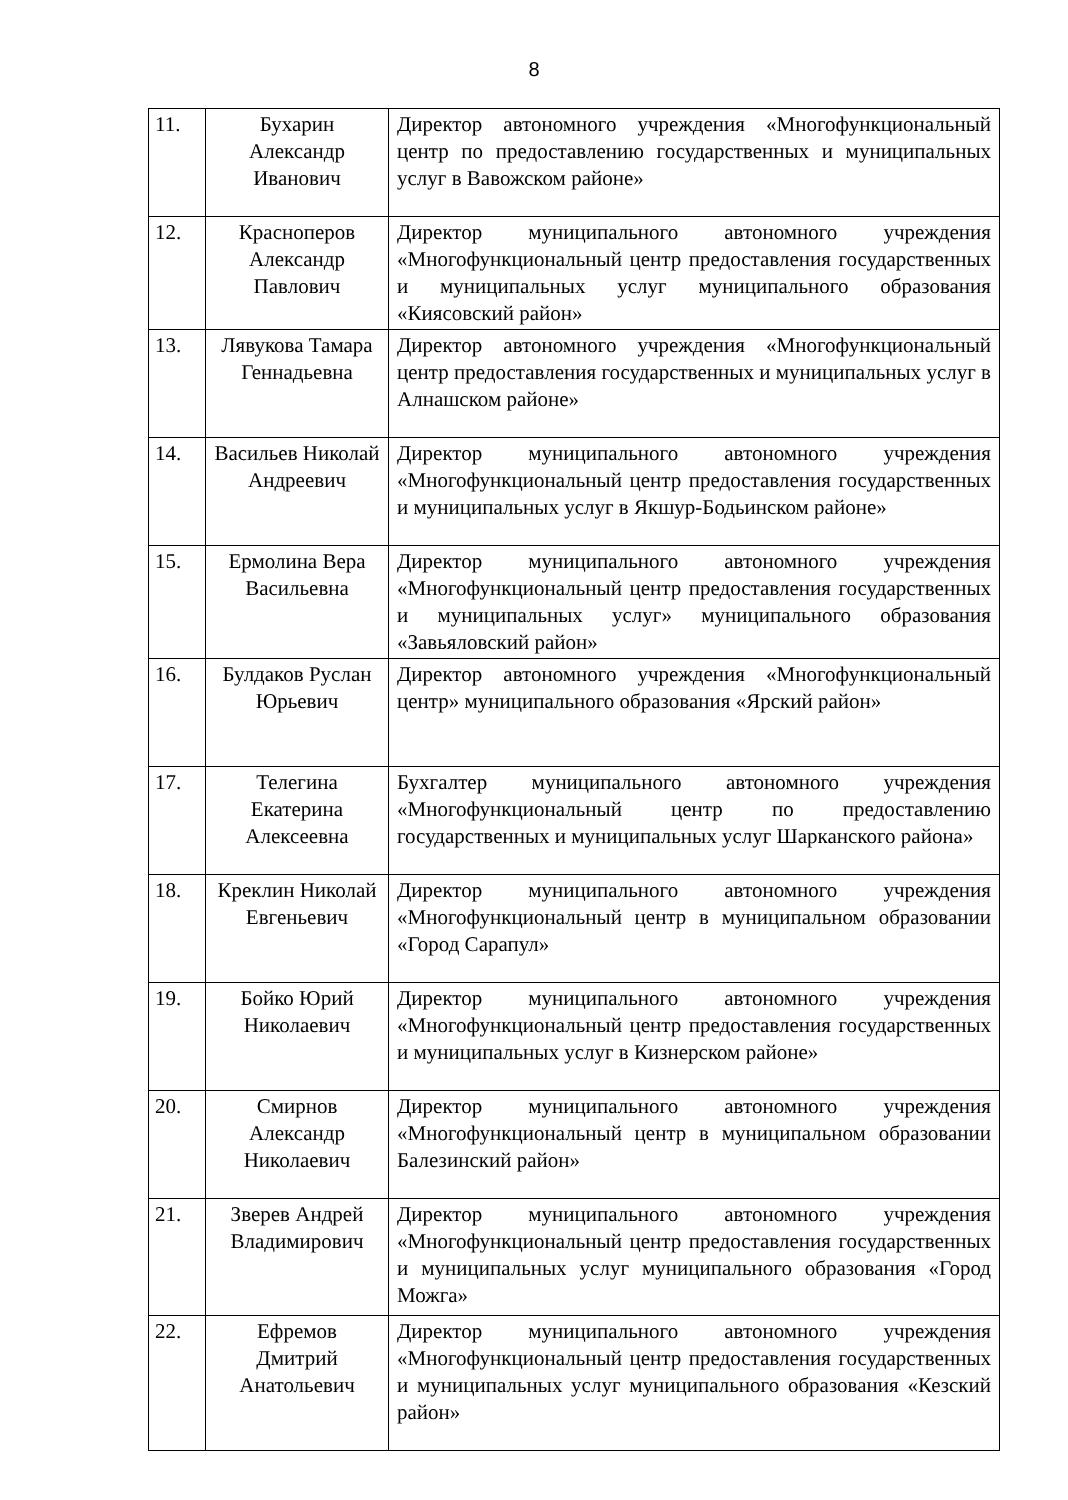8
| 11. | Бухарин Александр Иванович | Директор автономного учреждения «Многофункциональный центр по предоставлению государственных и муниципальных услуг в Вавожском районе» |
| 12. | Красноперов Александр Павлович | Директор муниципального автономного учреждения «Многофункциональный центр предоставления государственных и муниципальных услуг муниципального образования «Киясовский район» |
| 13. | Лявукова Тамара Геннадьевна | Директор автономного учреждения «Многофункциональный центр предоставления государственных и муниципальных услуг в Алнашском районе» |
| 14. | Васильев Николай Андреевич | Директор муниципального автономного учреждения «Многофункциональный центр предоставления государственных и муниципальных услуг в Якшур-Бодьинском районе» |
| 15. | Ермолина Вера Васильевна | Директор муниципального автономного учреждения «Многофункциональный центр предоставления государственных и муниципальных услуг» муниципального образования «Завьяловский район» |
| 16. | Булдаков Руслан Юрьевич | Директор автономного учреждения «Многофункциональный центр» муниципального образования «Ярский район» |
| 17. | Телегина Екатерина Алексеевна | Бухгалтер муниципального автономного учреждения «Многофункциональный центр по предоставлению государственных и муниципальных услуг Шарканского района» |
| 18. | Креклин Николай Евгеньевич | Директор муниципального автономного учреждения «Многофункциональный центр в муниципальном образовании «Город Сарапул» |
| 19. | Бойко Юрий Николаевич | Директор муниципального автономного учреждения «Многофункциональный центр предоставления государственных и муниципальных услуг в Кизнерском районе» |
| 20. | Смирнов Александр Николаевич | Директор муниципального автономного учреждения «Многофункциональный центр в муниципальном образовании Балезинский район» |
| 21. | Зверев Андрей Владимирович | Директор муниципального автономного учреждения «Многофункциональный центр предоставления государственных и муниципальных услуг муниципального образования «Город Можга» |
| 22. | Ефремов Дмитрий Анатольевич | Директор муниципального автономного учреждения «Многофункциональный центр предоставления государственных и муниципальных услуг муниципального образования «Кезский район» |